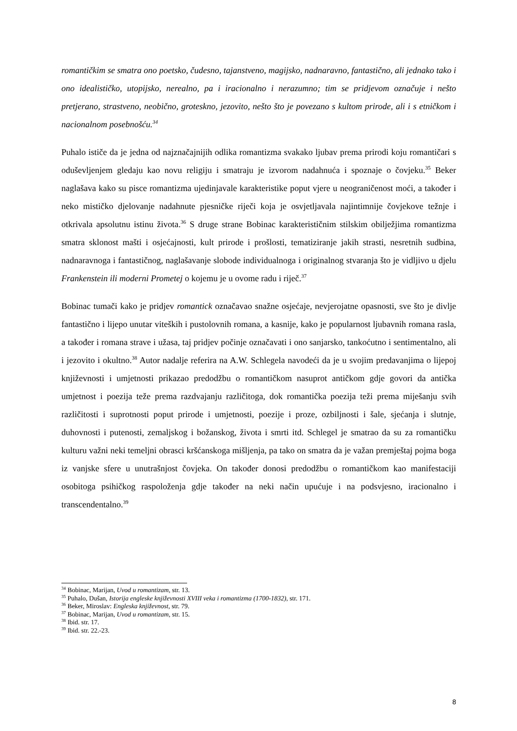romantičkim se smatra ono poetsko, čudesno, tajanstveno, magijsko, nadnaravno, fantastično, ali jednako tako i ono idealističko, utopijsko, nerealno, pa i iracionalno i nerazumno; tim se pridjevom označuje i nešto pretjerano, strastveno, neobično, groteskno, jezovito, nešto što je povezano s kultom prirode, ali i s etničkom i nacionalnom posebnošću.<sup>34</sup>
Puhalo ističe da je jedna od najznačajnijih odlika romantizma svakako ljubav prema prirodi koju romantičari s oduševljenjem gledaju kao novu religiju i smatraju je izvorom nadahnuća i spoznaje o čovjeku.<sup>35</sup> Beker naglašava kako su pisce romantizma ujedinjavale karakteristike poput vjere u neograničenost moći, a također i neko mističko djelovanje nadahnute pjesničke riječi koja je osvjetljavala najintimnije čovjekove težnje i otkrivala apsolutnu istinu života.<sup>36</sup> S druge strane Bobinac karakterističnim stilskim obilježjima romantizma smatra sklonost mašti i osjećajnosti, kult prirode i prošlosti, tematiziranje jakih strasti, nesretnih sudbina, nadnaravnoga i fantastičnog, naglašavanje slobode individualnoga i originalnog stvaranja što je vidljivo u djelu Frankenstein ili moderni Prometej o kojemu je u ovome radu i riječ.<sup>37</sup>
Bobinac tumači kako je pridjev romantick označavao snažne osjećaje, nevjerojatne opasnosti, sve što je divlje fantastično i lijepo unutar viteških i pustolovnih romana, a kasnije, kako je popularnost ljubavnih romana rasla, a također i romana strave i užasa, taj pridjev počinje označavati i ono sanjarsko, tankoćutno i sentimentalno, ali i jezovito i okultno.<sup>38</sup> Autor nadalje referira na A.W. Schlegela navodeći da je u svojim predavanjima o lijepoj književnosti i umjetnosti prikazao predodžbu o romantičkom nasuprot antičkom gdje govori da antička umjetnost i poezija teže prema razdvajanju različitoga, dok romantička poezija teži prema miješanju svih različitosti i suprotnosti poput prirode i umjetnosti, poezije i proze, ozbiljnosti i šale, sjećanja i slutnje, duhovnosti i putenosti, zemaljskog i božanskog, života i smrti itd. Schlegel je smatrao da su za romantičku kulturu važni neki temeljni obrasci kršćanskoga mišljenja, pa tako on smatra da je važan premještaj pojma boga iz vanjske sfere u unutrašnjost čovjeka. On također donosi predodžbu o romantičkom kao manifestaciji osobitoga psihičkog raspoloženja gdje također na neki način upućuje i na podsvjesno, iracionalno i transcendentalno.<sup>39</sup>
<sup>34</sup> Bobinac, Marijan, Uvod u romantizam, str. 13.
<sup>35</sup> Puhalo, Dušan, Istorija engleske književnosti XVIII veka i romantizma (1700-1832), str. 171.
<sup>36</sup> Beker, Miroslav: Engleska književnost, str. 79.
<sup>37</sup> Bobinac, Marijan, Uvod u romantizam, str. 15.
<sup>38</sup> Ibid. str. 17.
<sup>39</sup> Ibid. str. 22.-23.
8